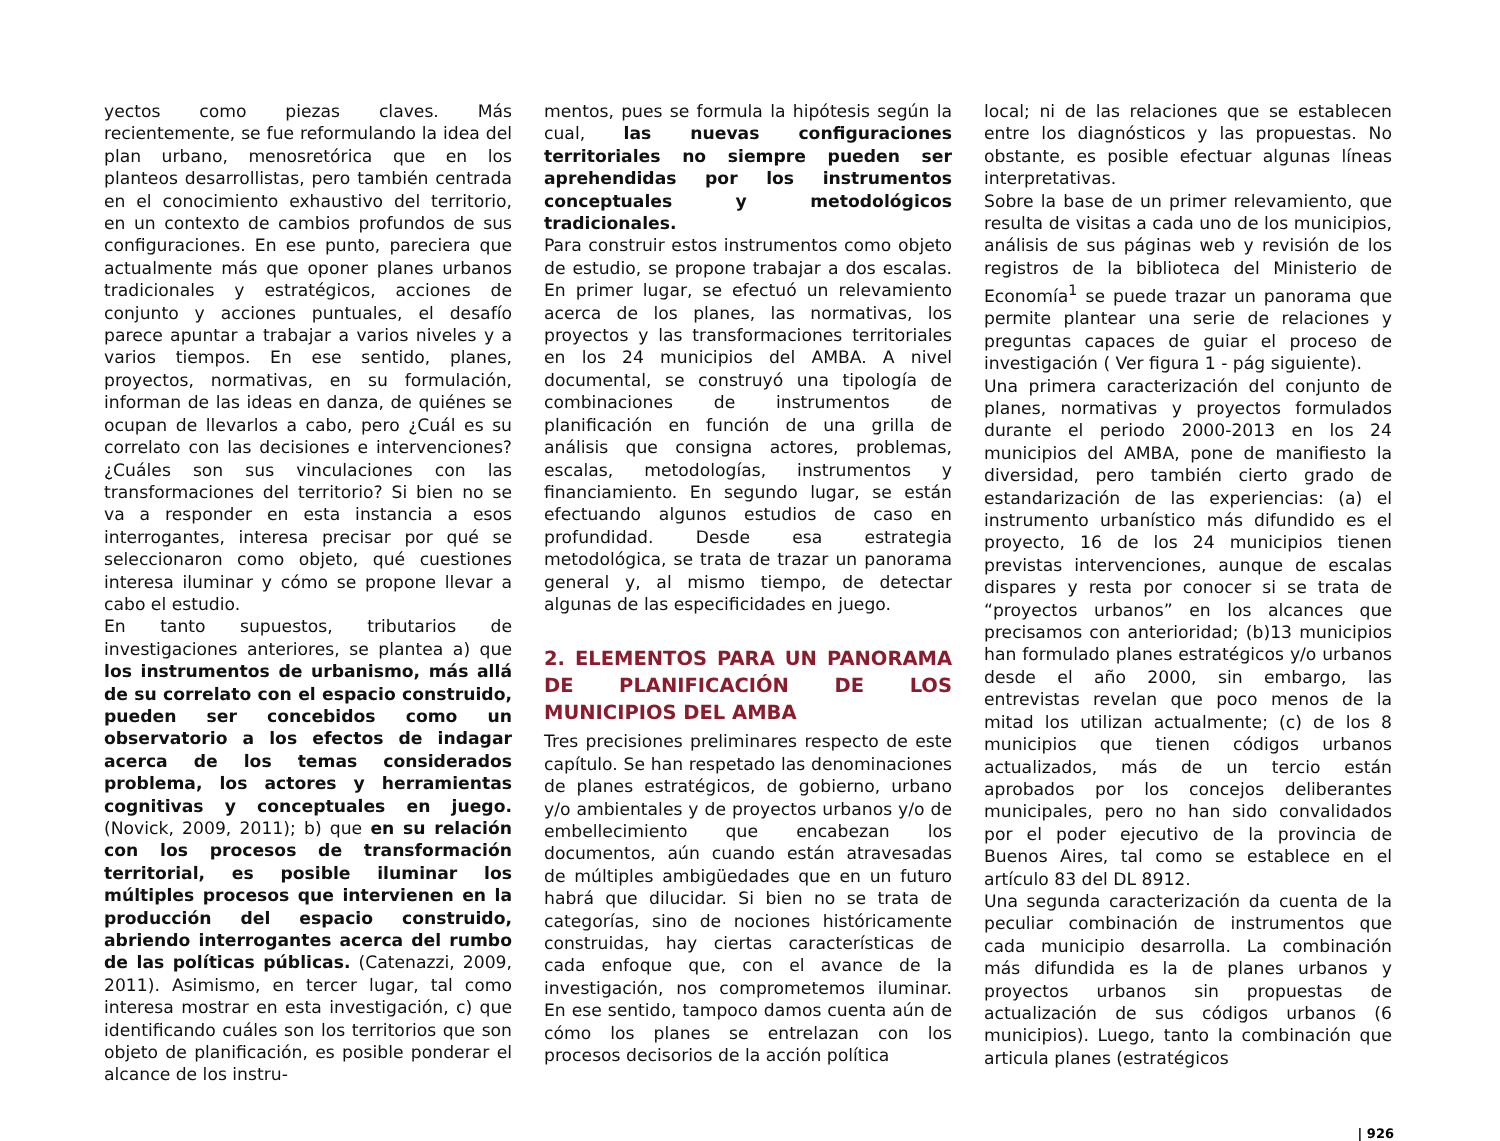yectos como piezas claves. Más recientemente, se fue reformulando la idea del plan urbano, menosretórica que en los planteos desarrollistas, pero también centrada en el conocimiento exhaustivo del territorio, en un contexto de cambios profundos de sus configuraciones. En ese punto, pareciera que actualmente más que oponer planes urbanos tradicionales y estratégicos, acciones de conjunto y acciones puntuales, el desafío parece apuntar a trabajar a varios niveles y a varios tiempos. En ese sentido, planes, proyectos, normativas, en su formulación, informan de las ideas en danza, de quiénes se ocupan de llevarlos a cabo, pero ¿Cuál es su correlato con las decisiones e intervenciones? ¿Cuáles son sus vinculaciones con las transformaciones del territorio? Si bien no se va a responder en esta instancia a esos interrogantes, interesa precisar por qué se seleccionaron como objeto, qué cuestiones interesa iluminar y cómo se propone llevar a cabo el estudio.
En tanto supuestos, tributarios de investigaciones anteriores, se plantea a) que los instrumentos de urbanismo, más allá de su correlato con el espacio construido, pueden ser concebidos como un observatorio a los efectos de indagar acerca de los temas considerados problema, los actores y herramientas cognitivas y conceptuales en juego. (Novick, 2009, 2011); b) que en su relación con los procesos de transformación territorial, es posible iluminar los múltiples procesos que intervienen en la producción del espacio construido, abriendo interrogantes acerca del rumbo de las políticas públicas. (Catenazzi, 2009, 2011). Asimismo, en tercer lugar, tal como interesa mostrar en esta investigación, c) que identificando cuáles son los territorios que son objeto de planificación, es posible ponderar el alcance de los instru-
mentos, pues se formula la hipótesis según la cual, las nuevas configuraciones territoriales no siempre pueden ser aprehendidas por los instrumentos conceptuales y metodológicos tradicionales.
Para construir estos instrumentos como objeto de estudio, se propone trabajar a dos escalas. En primer lugar, se efectuó un relevamiento acerca de los planes, las normativas, los proyectos y las transformaciones territoriales en los 24 municipios del AMBA. A nivel documental, se construyó una tipología de combinaciones de instrumentos de planificación en función de una grilla de análisis que consigna actores, problemas, escalas, metodologías, instrumentos y financiamiento. En segundo lugar, se están efectuando algunos estudios de caso en profundidad. Desde esa estrategia metodológica, se trata de trazar un panorama general y, al mismo tiempo, de detectar algunas de las especificidades en juego.
2. ELEMENTOS PARA UN PANORAMA DE PLANIFICACIÓN DE LOS MUNICIPIOS DEL AMBA
Tres precisiones preliminares respecto de este capítulo. Se han respetado las denominaciones de planes estratégicos, de gobierno, urbano y/o ambientales y de proyectos urbanos y/o de embellecimiento que encabezan los documentos, aún cuando están atravesadas de múltiples ambigüedades que en un futuro habrá que dilucidar. Si bien no se trata de categorías, sino de nociones históricamente construidas, hay ciertas características de cada enfoque que, con el avance de la investigación, nos comprometemos iluminar. En ese sentido, tampoco damos cuenta aún de cómo los planes se entrelazan con los procesos decisorios de la acción política
local; ni de las relaciones que se establecen entre los diagnósticos y las propuestas. No obstante, es posible efectuar algunas líneas interpretativas.
Sobre la base de un primer relevamiento, que resulta de visitas a cada uno de los municipios, análisis de sus páginas web y revisión de los registros de la biblioteca del Ministerio de Economía<sup>1</sup> se puede trazar un panorama que permite plantear una serie de relaciones y preguntas capaces de guiar el proceso de investigación ( Ver figura 1 - pág siguiente).
Una primera caracterización del conjunto de planes, normativas y proyectos formulados durante el periodo 2000-2013 en los 24 municipios del AMBA, pone de manifiesto la diversidad, pero también cierto grado de estandarización de las experiencias: (a) el instrumento urbanístico más difundido es el proyecto, 16 de los 24 municipios tienen previstas intervenciones, aunque de escalas dispares y resta por conocer si se trata de “proyectos urbanos” en los alcances que precisamos con anterioridad; (b)13 municipios han formulado planes estratégicos y/o urbanos desde el año 2000, sin embargo, las entrevistas revelan que poco menos de la mitad los utilizan actualmente; (c) de los 8 municipios que tienen códigos urbanos actualizados, más de un tercio están aprobados por los concejos deliberantes municipales, pero no han sido convalidados por el poder ejecutivo de la provincia de Buenos Aires, tal como se establece en el artículo 83 del DL 8912.
Una segunda caracterización da cuenta de la peculiar combinación de instrumentos que cada municipio desarrolla. La combinación más difundida es la de planes urbanos y proyectos urbanos sin propuestas de actualización de sus códigos urbanos (6 municipios). Luego, tanto la combinación que articula planes (estratégicos
| 926